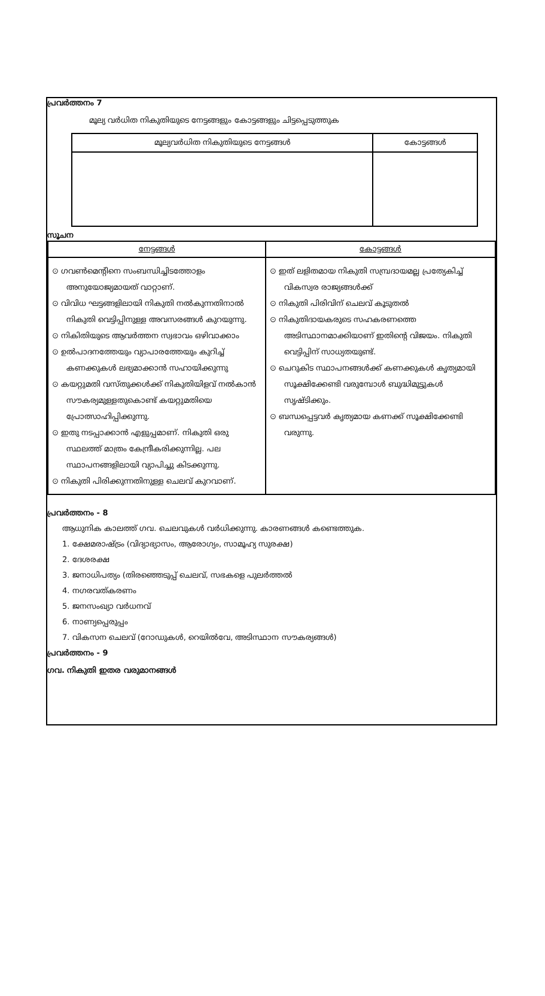പ്രവർത്തനം 7
മൂല്യ വർധിത നികുതിയുടെ നേട്ടങ്ങളും കോട്ടങ്ങളും ചിട്ടപ്പെടുത്തുക
| മൂല്യവർധിത നികുതിയുടെ നേട്ടങ്ങൾ | കോട്ടങ്ങൾ |
| --- | --- |
സൂചന
| നേട്ടങ്ങൾ | കോട്ടങ്ങൾ |
| --- | --- |
| ⊙ ഗവൺമെന്റിനെ സംബന്ധിച്ചിടത്തോളം അനുയോജ്യമായത് വാറ്റാണ്. ⊙ വിവിധ ഘട്ടങ്ങളിലായി നികുതി നൽകുന്നതിനാൽ നികുതി വെട്ടിപ്പിനുള്ള അവസരങ്ങൾ കുറയുന്നു. ⊙ നികിതിയുടെ ആവർത്തന സ്വഭാവം ഒഴിവാക്കാം ⊙ ഉൽപാദനത്തേയും വ്യാപാരത്തേയും കുറിച്ച് കണക്കുകൾ ലഭ്യമാക്കാൻ സഹായിക്കുന്നു ⊙ കയറ്റുമതി വസ്തുക്കൾക്ക് നികുതിയിളവ് നൽകാൻ സൗകര്യമുള്ളതുകൊണ്ട് കയറ്റുമതിയെ പ്രോത്സാഹിപ്പിക്കുന്നു. ⊙ ഇതു നടപ്പാക്കാൻ എളുപ്പമാണ്. നികുതി ഒരു സ്ഥലത്ത് മാത്രം കേന്ദ്രീകരിക്കുന്നില്ല. പല സ്ഥാപനങ്ങളിലായി വ്യാപിച്ചു കിടക്കുന്നു. ⊙ നികുതി പിരിക്കുന്നതിനുള്ള ചെലവ് കുറവാണ്. | ⊙ ഇത് ലളിതമായ നികുതി സമ്പ്രദായമല്ല പ്രത്യേകിച്ച് വികസ്വര രാജ്യങ്ങൾക്ക് ⊙ നികുതി പിരിവിന് ചെലവ് കൂടുതൽ ⊙ നികുതിദായകരുടെ സഹകരണത്തെ അടിസ്ഥാനമാക്കിയാണ് ഇതിന്റെ വിജയം. നികുതി വെട്ടിപ്പിന് സാധ്യതയുണ്ട്. ⊙ ചെറുകിട സ്ഥാപനങ്ങൾക്ക് കണക്കുകൾ കൃത്യമായി സൂക്ഷിക്കേണ്ടി വരുമ്പോൾ ബുദ്ധിമുട്ടുകൾ സൃഷ്ടിക്കും. ⊙ ബന്ധപ്പെട്ടവർ കൃത്യമായ കണക്ക് സൂക്ഷിക്കേണ്ടി വരുന്നു. |
പ്രവർത്തനം - 8
ആധുനിക കാലത്ത് ഗവ. ചെലവുകൾ വർധിക്കുന്നു. കാരണങ്ങൾ കണ്ടെത്തുക.
1. ക്ഷേമരാഷ്ട്രം (വിദ്യാഭ്യാസം, ആരോഗ്യം, സാമൂഹ്യ സുരക്ഷ)
2. ദേശരക്ഷ
3. ജനാധിപത്യം (തിരഞ്ഞെടുപ്പ് ചെലവ്, സഭകളെ പുലർത്തൽ
4. നഗരവത്കരണം
5. ജനസംഖ്യാ വർധനവ്
6. നാണ്യപ്പെരുപ്പം
7. വികസന ചെലവ് (റോഡുകൾ, റെയിൽവേ, അടിസ്ഥാന സൗകര്യങ്ങൾ)
പ്രവർത്തനം - 9
ഗവ. നികുതി ഇതര വരുമാനങ്ങൾ